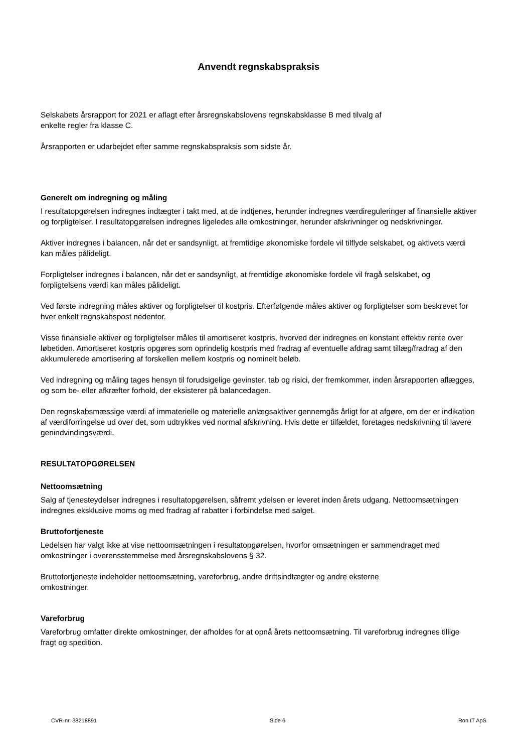Anvendt regnskabspraksis
Selskabets årsrapport for 2021 er aflagt efter årsregnskabslovens regnskabsklasse B med tilvalg af
enkelte regler fra klasse C.
Årsrapporten er udarbejdet efter samme regnskabspraksis som sidste år.
Generelt om indregning og måling
I resultatopgørelsen indregnes indtægter i takt med, at de indtjenes, herunder indregnes værdireguleringer af finansielle aktiver og forpligtelser. I resultatopgørelsen indregnes ligeledes alle omkostninger, herunder afskrivninger og nedskrivninger.
Aktiver indregnes i balancen, når det er sandsynligt, at fremtidige økonomiske fordele vil tilflyde selskabet, og aktivets værdi kan måles pålideligt.
Forpligtelser indregnes i balancen, når det er sandsynligt, at fremtidige økonomiske fordele vil fragå selskabet, og forpligtelsens værdi kan måles pålideligt.
Ved første indregning måles aktiver og forpligtelser til kostpris. Efterfølgende måles aktiver og forpligtelser som beskrevet for hver enkelt regnskabspost nedenfor.
Visse finansielle aktiver og forpligtelser måles til amortiseret kostpris, hvorved der indregnes en konstant effektiv rente over løbetiden. Amortiseret kostpris opgøres som oprindelig kostpris med fradrag af eventuelle afdrag samt tillæg/fradrag af den akkumulerede amortisering af forskellen mellem kostpris og nominelt beløb.
Ved indregning og måling tages hensyn til forudsigelige gevinster, tab og risici, der fremkommer, inden årsrapporten aflægges, og som be- eller afkræfter forhold, der eksisterer på balancedagen.
Den regnskabsmæssige værdi af immaterielle og materielle anlægsaktiver gennemgås årligt for at afgøre, om der er indikation af værdiforringelse ud over det, som udtrykkes ved normal afskrivning. Hvis dette er tilfældet, foretages nedskrivning til lavere genindvindingsværdi.
RESULTATOPGØRELSEN
Nettoomsætning
Salg af tjenesteydelser indregnes i resultatopgørelsen, såfremt ydelsen er leveret inden årets udgang. Nettoomsætningen indregnes eksklusive moms og med fradrag af rabatter i forbindelse med salget.
Bruttofortjeneste
Ledelsen har valgt ikke at vise nettoomsætningen i resultatopgørelsen, hvorfor omsætningen er sammendraget med omkostninger i overensstemmelse med årsregnskabslovens § 32.
Bruttofortjeneste indeholder nettoomsætning, vareforbrug, andre driftsindtægter og andre eksterne
omkostninger.
Vareforbrug
Vareforbrug omfatter direkte omkostninger, der afholdes for at opnå årets nettoomsætning. Til vareforbrug indregnes tillige fragt og spedition.
CVR-nr. 38218891 Side 6 Ron IT ApS